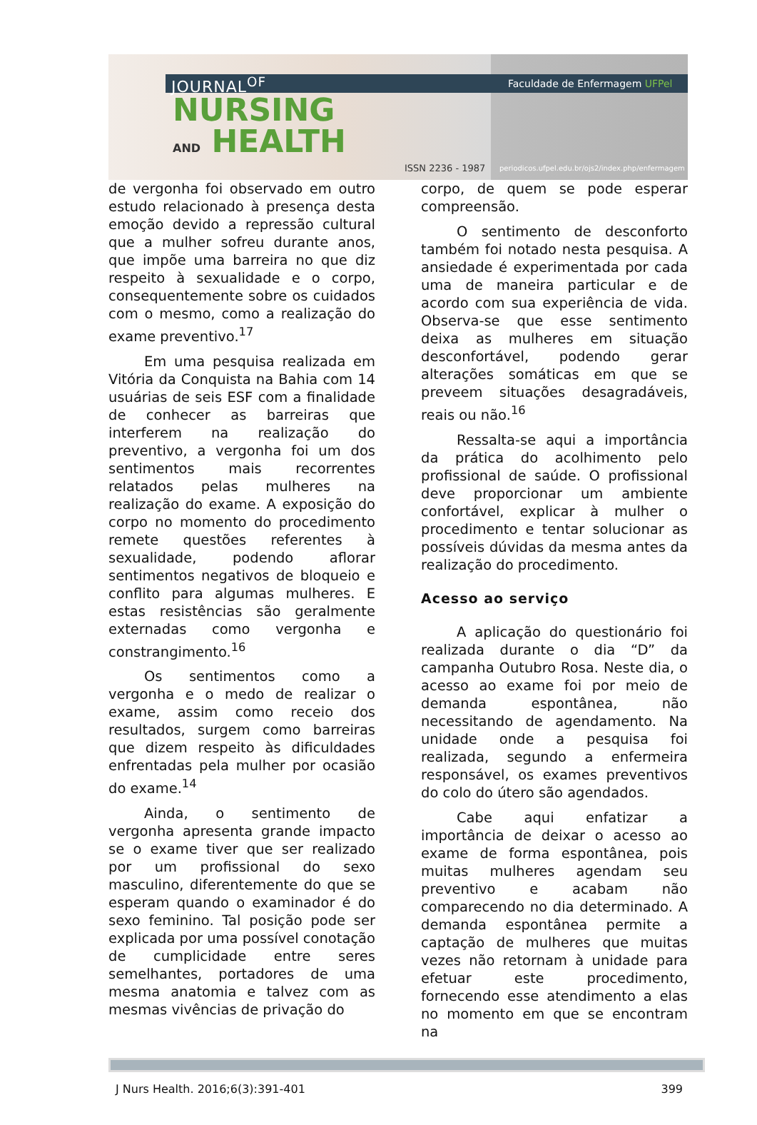JOURNAL<sup>OF</sup>
NURSING
AND HEALTH
Faculdade de Enfermagem UFPel
ISSN 2236 - 1987
periodicos.ufpel.edu.br/ojs2/index.php/enfermagem
de vergonha foi observado em outro estudo relacionado à presença desta emoção devido a repressão cultural que a mulher sofreu durante anos, que impõe uma barreira no que diz respeito à sexualidade e o corpo, consequentemente sobre os cuidados com o mesmo, como a realização do exame preventivo.<sup>17</sup>
Em uma pesquisa realizada em Vitória da Conquista na Bahia com 14 usuárias de seis ESF com a finalidade de conhecer as barreiras que interferem na realização do preventivo, a vergonha foi um dos sentimentos mais recorrentes relatados pelas mulheres na realização do exame. A exposição do corpo no momento do procedimento remete questões referentes à sexualidade, podendo aflorar sentimentos negativos de bloqueio e conflito para algumas mulheres. E estas resistências são geralmente externadas como vergonha e constrangimento.<sup>16</sup>
Os sentimentos como a vergonha e o medo de realizar o exame, assim como receio dos resultados, surgem como barreiras que dizem respeito às dificuldades enfrentadas pela mulher por ocasião do exame.<sup>14</sup>
Ainda, o sentimento de vergonha apresenta grande impacto se o exame tiver que ser realizado por um profissional do sexo masculino, diferentemente do que se esperam quando o examinador é do sexo feminino. Tal posição pode ser explicada por uma possível conotação de cumplicidade entre seres semelhantes, portadores de uma mesma anatomia e talvez com as mesmas vivências de privação do
corpo, de quem se pode esperar compreensão.
O sentimento de desconforto também foi notado nesta pesquisa. A ansiedade é experimentada por cada uma de maneira particular e de acordo com sua experiência de vida. Observa-se que esse sentimento deixa as mulheres em situação desconfortável, podendo gerar alterações somáticas em que se preveem situações desagradáveis, reais ou não.<sup>16</sup>
Ressalta-se aqui a importância da prática do acolhimento pelo profissional de saúde. O profissional deve proporcionar um ambiente confortável, explicar à mulher o procedimento e tentar solucionar as possíveis dúvidas da mesma antes da realização do procedimento.
Acesso ao serviço
A aplicação do questionário foi realizada durante o dia “D” da campanha Outubro Rosa. Neste dia, o acesso ao exame foi por meio de demanda espontânea, não necessitando de agendamento. Na unidade onde a pesquisa foi realizada, segundo a enfermeira responsável, os exames preventivos do colo do útero são agendados.
Cabe aqui enfatizar a importância de deixar o acesso ao exame de forma espontânea, pois muitas mulheres agendam seu preventivo e acabam não comparecendo no dia determinado. A demanda espontânea permite a captação de mulheres que muitas vezes não retornam à unidade para efetuar este procedimento, fornecendo esse atendimento a elas no momento em que se encontram na
J Nurs Health. 2016;6(3):391-401 399